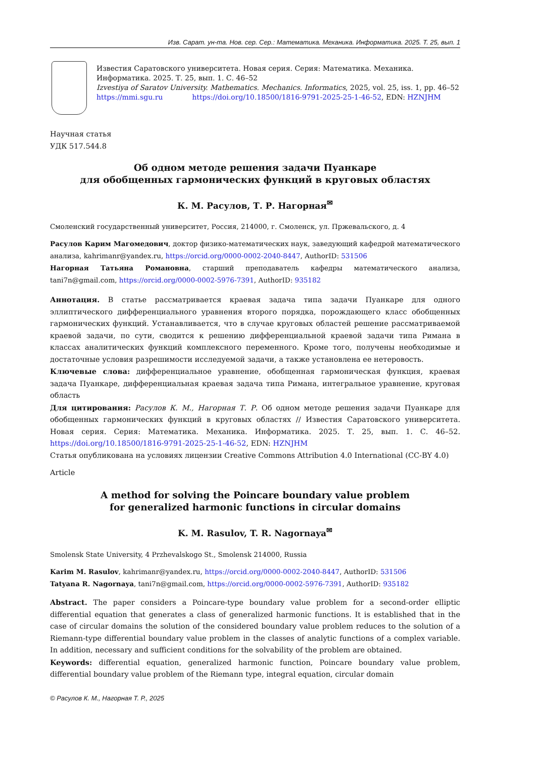Изв. Сарат. ун-та. Нов. сер. Сер.: Математика. Механика. Информатика. 2025. Т. 25, вып. 1
Известия Саратовского университета. Новая серия. Серия: Математика. Механика. Информатика. 2025. Т. 25, вып. 1. С. 46–52
Izvestiya of Saratov University. Mathematics. Mechanics. Informatics, 2025, vol. 25, iss. 1, pp. 46–52
https://mmi.sgu.ru https://doi.org/10.18500/1816-9791-2025-25-1-46-52, EDN: HZNJHM
Научная статья
УДК 517.544.8
Об одном методе решения задачи Пуанкаре
для обобщенных гармонических функций в круговых областях
К. М. Расулов, Т. Р. Нагорная<sup>✉</sup>
Смоленский государственный университет, Россия, 214000, г. Смоленск, ул. Пржевальского, д. 4
Расулов Карим Магомедович, доктор физико-математических наук, заведующий кафедрой математического анализа, kahrimanr@yandex.ru, https://orcid.org/0000-0002-2040-8447, AuthorID: 531506
Нагорная Татьяна Романовна, старший преподаватель кафедры математического анализа, tani7n@gmail.com, https://orcid.org/0000-0002-5976-7391, AuthorID: 935182
Аннотация. В статье рассматривается краевая задача типа задачи Пуанкаре для одного эллиптического дифференциального уравнения второго порядка, порождающего класс обобщенных гармонических функций. Устанавливается, что в случае круговых областей решение рассматриваемой краевой задачи, по сути, сводится к решению дифференциальной краевой задачи типа Римана в классах аналитических функций комплексного переменного. Кроме того, получены необходимые и достаточные условия разрешимости исследуемой задачи, а также установлена ее нетеровость.
Ключевые слова: дифференциальное уравнение, обобщенная гармоническая функция, краевая задача Пуанкаре, дифференциальная краевая задача типа Римана, интегральное уравнение, круговая область
Для цитирования: Расулов К. М., Нагорная Т. Р. Об одном методе решения задачи Пуанкаре для обобщенных гармонических функций в круговых областях // Известия Саратовского университета. Новая серия. Серия: Математика. Механика. Информатика. 2025. Т. 25, вып. 1. С. 46–52. https://doi.org/10.18500/1816-9791-2025-25-1-46-52, EDN: HZNJHM
Статья опубликована на условиях лицензии Creative Commons Attribution 4.0 International (CC-BY 4.0)
Article
A method for solving the Poincare boundary value problem
for generalized harmonic functions in circular domains
K. M. Rasulov, T. R. Nagornaya<sup>✉</sup>
Smolensk State University, 4 Przhevalskogo St., Smolensk 214000, Russia
Karim M. Rasulov, kahrimanr@yandex.ru, https://orcid.org/0000-0002-2040-8447, AuthorID: 531506
Tatyana R. Nagornaya, tani7n@gmail.com, https://orcid.org/0000-0002-5976-7391, AuthorID: 935182
Abstract. The paper considers a Poincare-type boundary value problem for a second-order elliptic differential equation that generates a class of generalized harmonic functions. It is established that in the case of circular domains the solution of the considered boundary value problem reduces to the solution of a Riemann-type differential boundary value problem in the classes of analytic functions of a complex variable. In addition, necessary and sufficient conditions for the solvability of the problem are obtained.
Keywords: differential equation, generalized harmonic function, Poincare boundary value problem, differential boundary value problem of the Riemann type, integral equation, circular domain
© Расулов К. М., Нагорная Т. Р., 2025